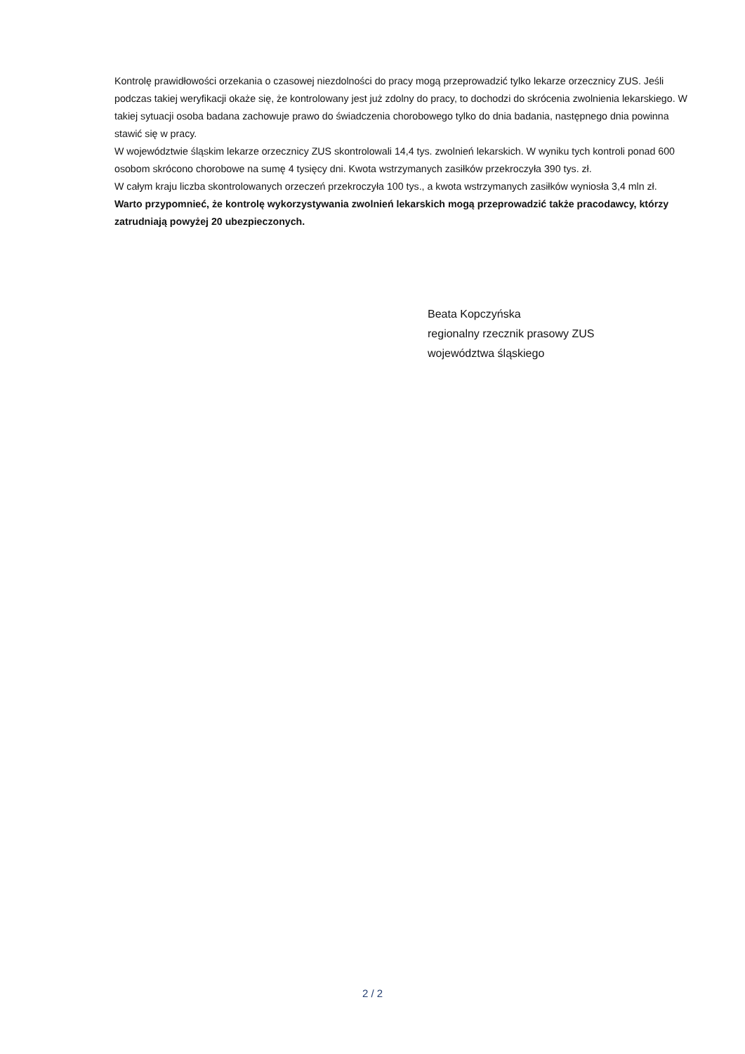Kontrolę prawidłowości orzekania o czasowej niezdolności do pracy mogą przeprowadzić tylko lekarze orzecznicy ZUS. Jeśli podczas takiej weryfikacji okaże się, że kontrolowany jest już zdolny do pracy, to dochodzi do skrócenia zwolnienia lekarskiego. W takiej sytuacji osoba badana zachowuje prawo do świadczenia chorobowego tylko do dnia badania, następnego dnia powinna stawić się w pracy.
W województwie śląskim lekarze orzecznicy ZUS skontrolowali 14,4 tys. zwolnień lekarskich. W wyniku tych kontroli ponad 600 osobom skrócono chorobowe na sumę 4 tysięcy dni. Kwota wstrzymanych zasiłków przekroczyła 390 tys. zł.
W całym kraju liczba skontrolowanych orzeczeń przekroczyła 100 tys., a kwota wstrzymanych zasiłków wyniosła 3,4 mln zł.
Warto przypomnieć, że kontrolę wykorzystywania zwolnień lekarskich mogą przeprowadzić także pracodawcy, którzy zatrudniają powyżej 20 ubezpieczonych.
Beata Kopczyńska
regionalny rzecznik prasowy ZUS
województwa śląskiego
2 / 2